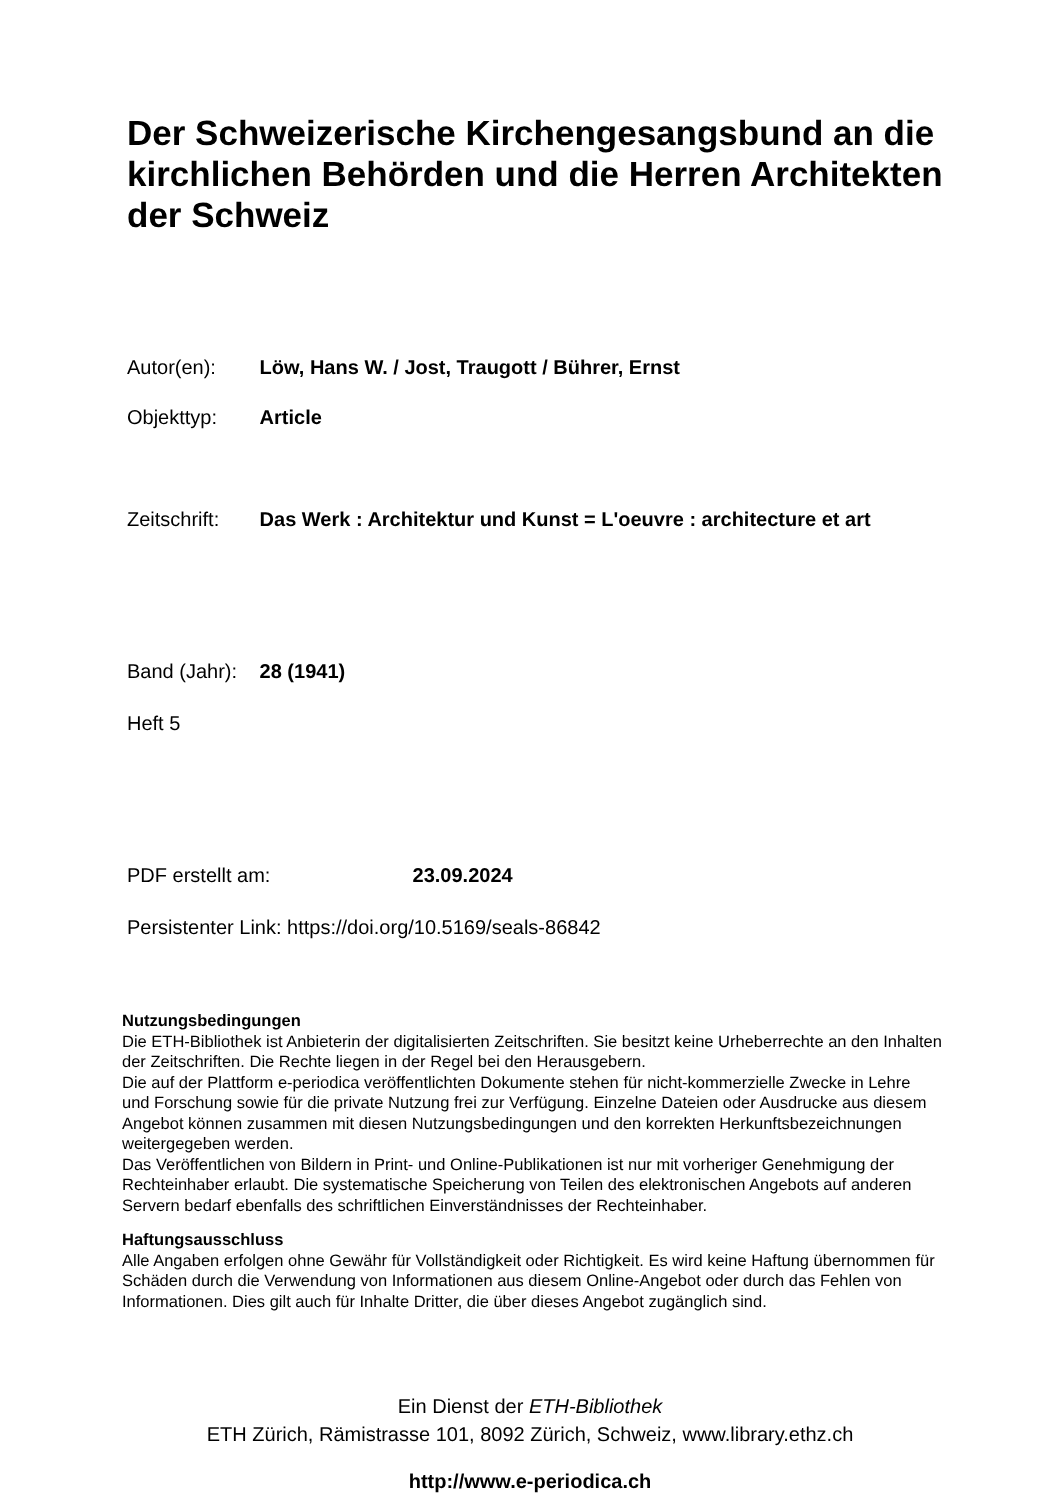Der Schweizerische Kirchengesangsbund an die kirchlichen Behörden und die Herren Architekten der Schweiz
Autor(en): Löw, Hans W. / Jost, Traugott / Bührer, Ernst
Objekttyp: Article
Zeitschrift: Das Werk : Architektur und Kunst = L'oeuvre : architecture et art
Band (Jahr): 28 (1941)
Heft 5
PDF erstellt am: 23.09.2024
Persistenter Link: https://doi.org/10.5169/seals-86842
Nutzungsbedingungen
Die ETH-Bibliothek ist Anbieterin der digitalisierten Zeitschriften. Sie besitzt keine Urheberrechte an den Inhalten der Zeitschriften. Die Rechte liegen in der Regel bei den Herausgebern.
Die auf der Plattform e-periodica veröffentlichten Dokumente stehen für nicht-kommerzielle Zwecke in Lehre und Forschung sowie für die private Nutzung frei zur Verfügung. Einzelne Dateien oder Ausdrucke aus diesem Angebot können zusammen mit diesen Nutzungsbedingungen und den korrekten Herkunftsbezeichnungen weitergegeben werden.
Das Veröffentlichen von Bildern in Print- und Online-Publikationen ist nur mit vorheriger Genehmigung der Rechteinhaber erlaubt. Die systematische Speicherung von Teilen des elektronischen Angebots auf anderen Servern bedarf ebenfalls des schriftlichen Einverständnisses der Rechteinhaber.
Haftungsausschluss
Alle Angaben erfolgen ohne Gewähr für Vollständigkeit oder Richtigkeit. Es wird keine Haftung übernommen für Schäden durch die Verwendung von Informationen aus diesem Online-Angebot oder durch das Fehlen von Informationen. Dies gilt auch für Inhalte Dritter, die über dieses Angebot zugänglich sind.
Ein Dienst der ETH-Bibliothek
ETH Zürich, Rämistrasse 101, 8092 Zürich, Schweiz, www.library.ethz.ch
http://www.e-periodica.ch